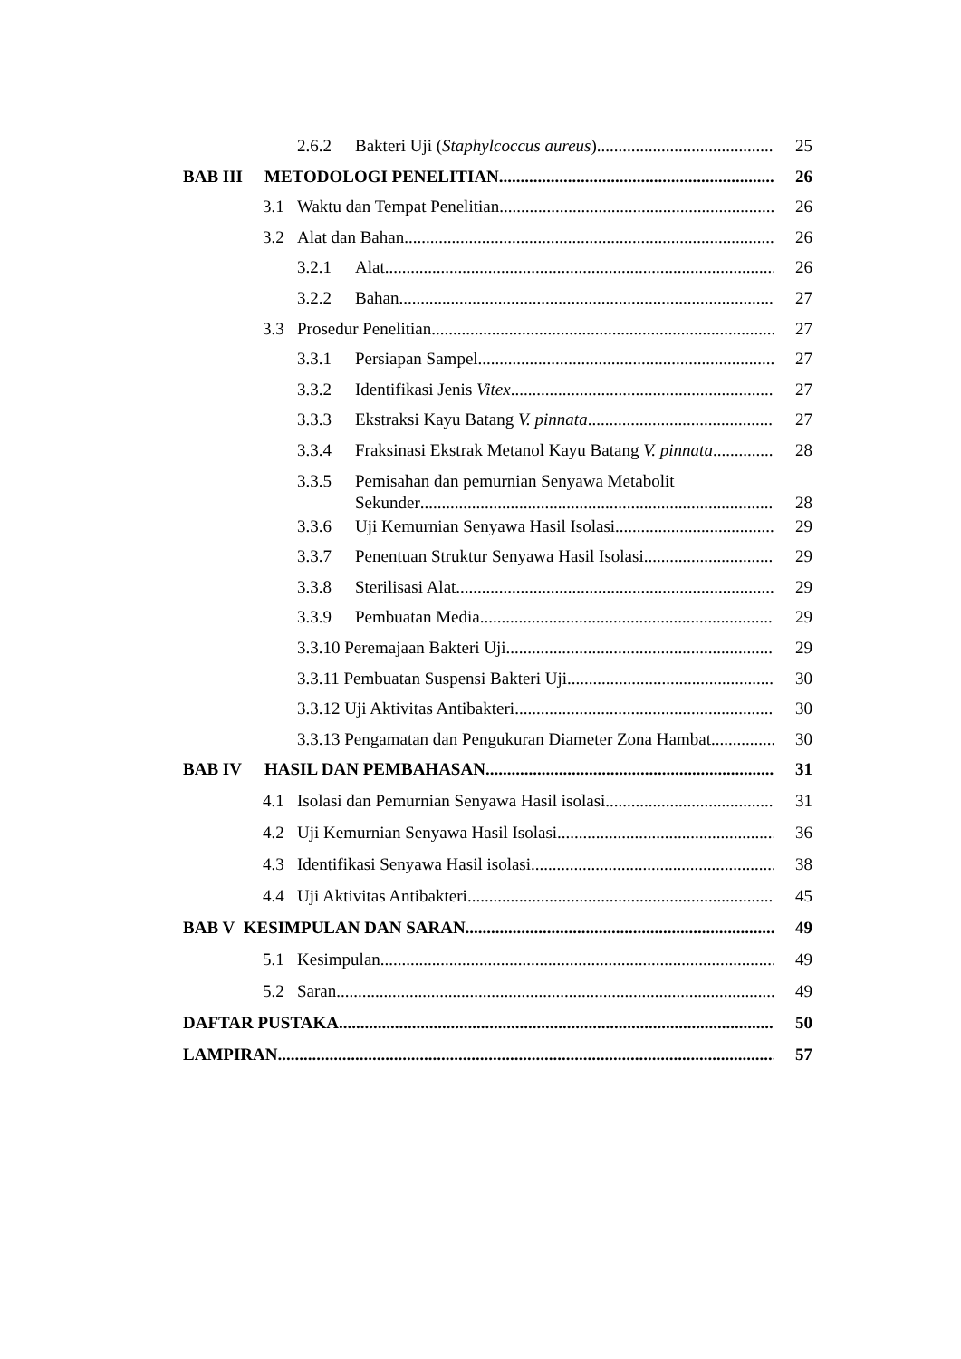2.6.2 Bakteri Uji (Staphylcoccus aureus) 25
BAB III METODOLOGI PENELITIAN 26
3.1 Waktu dan Tempat Penelitian 26
3.2 Alat dan Bahan 26
3.2.1 Alat 26
3.2.2 Bahan 27
3.3 Prosedur Penelitian 27
3.3.1 Persiapan Sampel 27
3.3.2 Identifikasi Jenis Vitex 27
3.3.3 Ekstraksi Kayu Batang V. pinnata 27
3.3.4 Fraksinasi Ekstrak Metanol Kayu Batang V. pinnata 28
3.3.5 Pemisahan dan pemurnian Senyawa Metabolit
Sekunder 28
3.3.6 Uji Kemurnian Senyawa Hasil Isolasi 29
3.3.7 Penentuan Struktur Senyawa Hasil Isolasi 29
3.3.8 Sterilisasi Alat 29
3.3.9 Pembuatan Media 29
3.3.10 Peremajaan Bakteri Uji 29
3.3.11 Pembuatan Suspensi Bakteri Uji 30
3.3.12 Uji Aktivitas Antibakteri 30
3.3.13 Pengamatan dan Pengukuran Diameter Zona Hambat 30
BAB IV HASIL DAN PEMBAHASAN 31
4.1 Isolasi dan Pemurnian Senyawa Hasil isolasi 31
4.2 Uji Kemurnian Senyawa Hasil Isolasi 36
4.3 Identifikasi Senyawa Hasil isolasi 38
4.4 Uji Aktivitas Antibakteri 45
BAB V KESIMPULAN DAN SARAN 49
5.1 Kesimpulan 49
5.2 Saran 49
DAFTAR PUSTAKA 50
LAMPIRAN 57